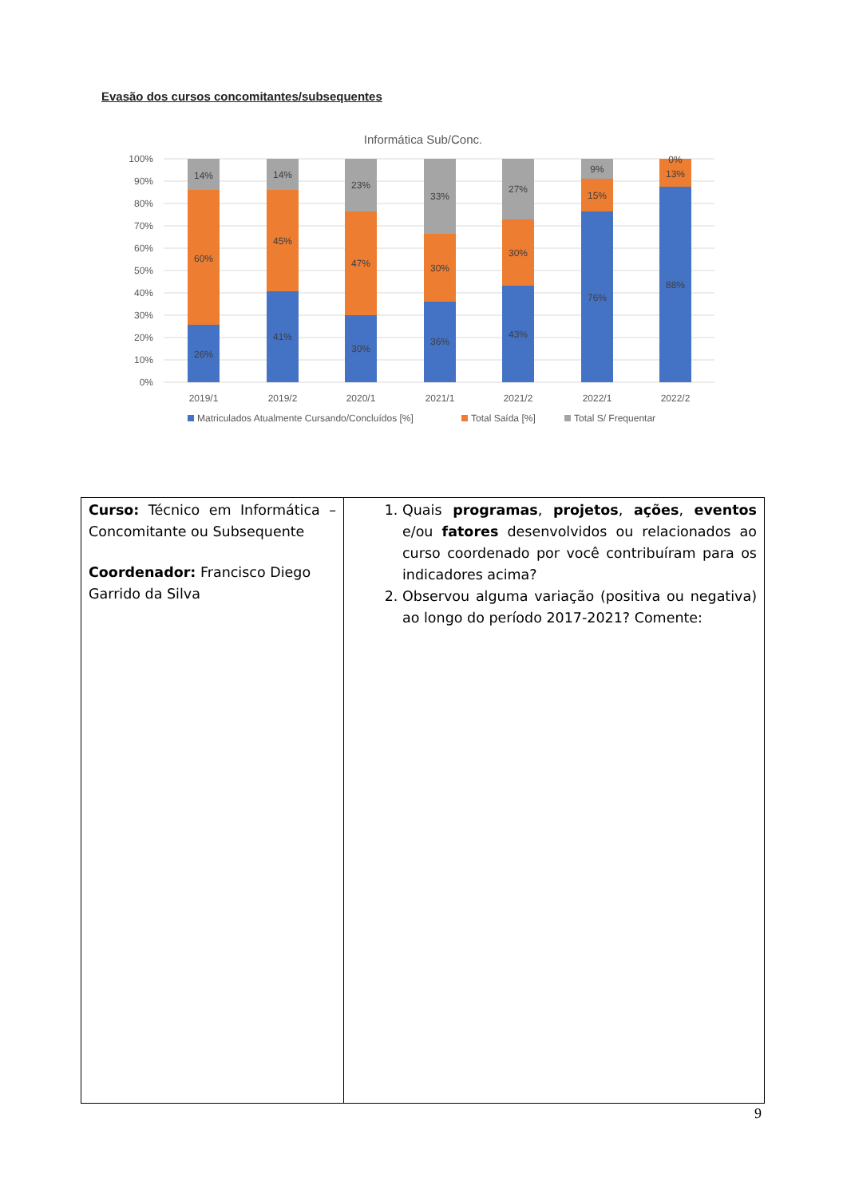Evasão dos cursos concomitantes/subsequentes
Informática Sub/Conc.
100%
90%
80%
70%
60%
50%
40%
30%
20%
10%
0%
14%
60%
26%
14%
45%
41%
23%
47%
30%
33%
30%
36%
27%
30%
43%
9%
15%
76%
0%
13%
88%
2019/1
2019/2
2020/1
2021/1
2021/2
2022/1
2022/2
Matriculados Atualmente Cursando/Concluídos [%]
Total Saída [%]
Total S/ Frequentar
| Curso: Técnico em Informática – Concomitante ou Subsequente Coordenador: Francisco Diego Garrido da Silva | 1. Quais programas , projetos , ações , eventos e/ou fatores desenvolvidos ou relacionados ao curso coordenado por você contribuíram para os indicadores acima? 2. Observou alguma variação (positiva ou negativa) ao longo do período 2017-2021? Comente: |
9